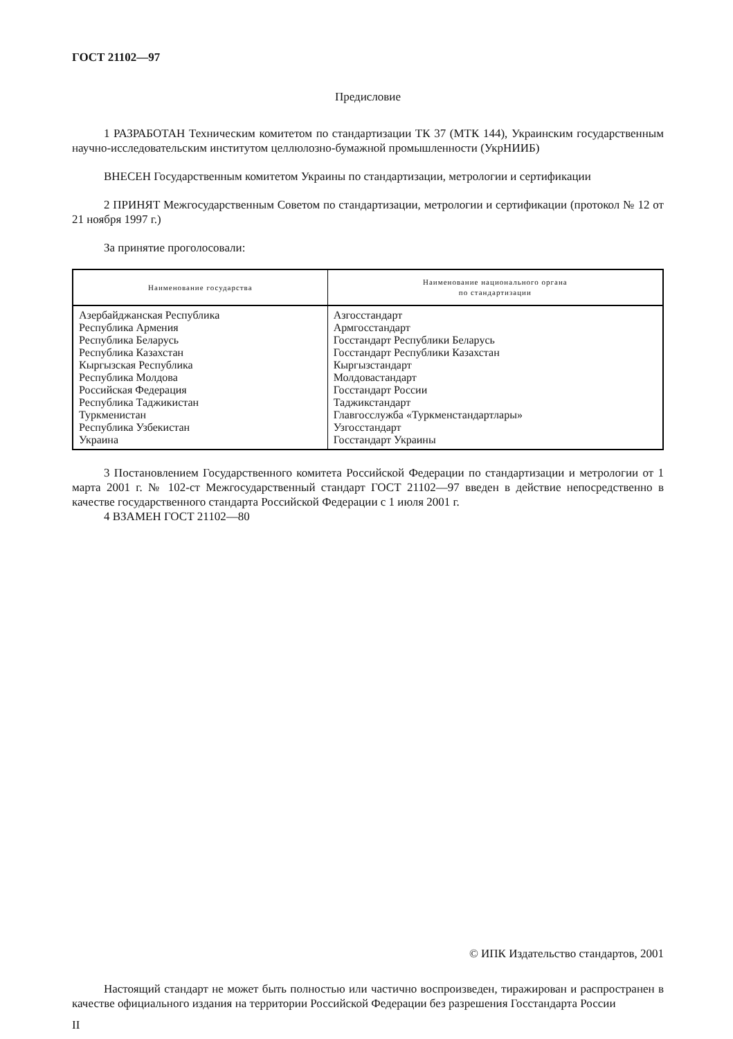ГОСТ 21102—97
Предисловие
1 РАЗРАБОТАН Техническим комитетом по стандартизации ТК 37 (МТК 144), Украинским государственным научно-исследовательским институтом целлюлозно-бумажной промышленности (УкрНИИБ)
ВНЕСЕН Государственным комитетом Украины по стандартизации, метрологии и сертификации
2 ПРИНЯТ Межгосударственным Советом по стандартизации, метрологии и сертификации (протокол № 12 от 21 ноября 1997 г.)
За принятие проголосовали:
| Наименование государства | Наименование национального органа по стандартизации |
| --- | --- |
| Азербайджанская Республика Республика Армения Республика Беларусь Республика Казахстан Кыргызская Республика Республика Молдова Российская Федерация Республика Таджикистан Туркменистан Республика Узбекистан Украина | Азгосстандарт Армгосстандарт Госстандарт Республики Беларусь Госстандарт Республики Казахстан Кыргызстандарт Молдовастандарт Госстандарт России Таджикстандарт Главгосслужба «Туркменстандартлары» Узгосстандарт Госстандарт Украины |
3 Постановлением Государственного комитета Российской Федерации по стандартизации и метрологии от 1 марта 2001 г. № 102-ст Межгосударственный стандарт ГОСТ 21102—97 введен в действие непосредственно в качестве государственного стандарта Российской Федерации с 1 июля 2001 г.
4 ВЗАМЕН ГОСТ 21102—80
© ИПК Издательство стандартов, 2001
Настоящий стандарт не может быть полностью или частично воспроизведен, тиражирован и распространен в качестве официального издания на территории Российской Федерации без разрешения Госстандарта России
II